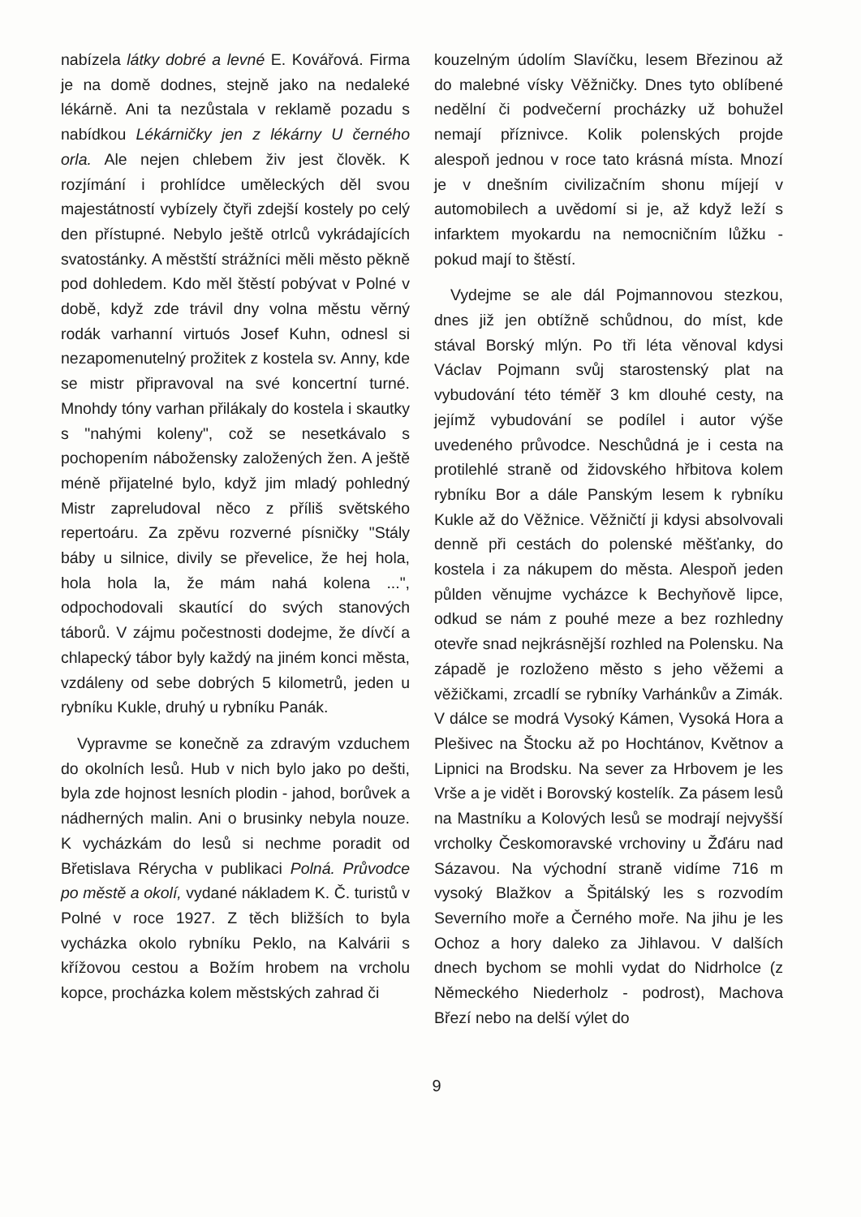nabízela látky dobré a levné E. Kovářová. Firma je na domě dodnes, stejně jako na nedaleké lékárně. Ani ta nezůstala v reklamě pozadu s nabídkou Lékárničky jen z lékárny U černého orla. Ale nejen chlebem živ jest člověk. K rozjímání i prohlídce uměleckých děl svou majestátností vybízely čtyři zdejší kostely po celý den přístupné. Nebylo ještě otrlců vykrádajících svatostánky. A městští strážníci měli město pěkně pod dohledem. Kdo měl štěstí pobývat v Polné v době, když zde trávil dny volna městu věrný rodák varhanní virtuós Josef Kuhn, odnesl si nezapomenutelný prožitek z kostela sv. Anny, kde se mistr připravoval na své koncertní turné. Mnohdy tóny varhan přilákaly do kostela i skautky s "nahými koleny", což se nesetkávalo s pochopením nábožensky založených žen. A ještě méně přijatelné bylo, když jim mladý pohledný Mistr zapreludoval něco z příliš světského repertoáru. Za zpěvu rozverné písničky "Stály báby u silnice, divily se převelice, že hej hola, hola hola la, že mám nahá kolena ...", odpochodovali skautící do svých stanových táborů. V zájmu počestnosti dodejme, že dívčí a chlapecký tábor byly každý na jiném konci města, vzdáleny od sebe dobrých 5 kilometrů, jeden u rybníku Kukle, druhý u rybníku Panák.
Vypravme se konečně za zdravým vzduchem do okolních lesů. Hub v nich bylo jako po dešti, byla zde hojnost lesních plodin - jahod, borůvek a nádherných malin. Ani o brusinky nebyla nouze. K vycházkám do lesů si nechme poradit od Břetislava Rérycha v publikaci Polná. Průvodce po městě a okolí, vydané nákladem K. Č. turistů v Polné v roce 1927. Z těch bližších to byla vycházka okolo rybníku Peklo, na Kalvárii s křížovou cestou a Božím hrobem na vrcholu kopce, procházka kolem městských zahrad či
kouzelným údolím Slavíčku, lesem Březinou až do malebné vísky Věžničky. Dnes tyto oblíbené nedělní či podvečerní procházky už bohužel nemají příznivce. Kolik polenských projde alespoň jednou v roce tato krásná místa. Mnozí je v dnešním civilizačním shonu míjejí v automobilech a uvědomí si je, až když leží s infarktem myokardu na nemocničním lůžku - pokud mají to štěstí.
Vydejme se ale dál Pojmannovou stezkou, dnes již jen obtížně schůdnou, do míst, kde stával Borský mlýn. Po tři léta věnoval kdysi Václav Pojmann svůj starostenský plat na vybudování této téměř 3 km dlouhé cesty, na jejímž vybudování se podílel i autor výše uvedeného průvodce. Neschůdná je i cesta na protilehlé straně od židovského hřbitova kolem rybníku Bor a dále Panským lesem k rybníku Kukle až do Věžnice. Věžničtí ji kdysi absolvovali denně při cestách do polenské měšťanky, do kostela i za nákupem do města. Alespoň jeden půlden věnujme vycházce k Bechyňově lipce, odkud se nám z pouhé meze a bez rozhledny otevře snad nejkrásnější rozhled na Polensku. Na západě je rozloženo město s jeho věžemi a věžičkami, zrcadlí se rybníky Varhánkův a Zimák. V dálce se modrá Vysoký Kámen, Vysoká Hora a Plešivec na Štocku až po Hochtánov, Květnov a Lipnici na Brodsku. Na sever za Hrbovem je les Vrše a je vidět i Borovský kostelík. Za pásem lesů na Mastníku a Kolových lesů se modrají nejvyšší vrcholky Českomoravské vrchoviny u Žďáru nad Sázavou. Na východní straně vidíme 716 m vysoký Blažkov a Špitálský les s rozvodím Severního moře a Černého moře. Na jihu je les Ochoz a hory daleko za Jihlavou. V dalších dnech bychom se mohli vydat do Nidrholce (z Německého Niederholz - podrost), Machova Březí nebo na delší výlet do
9